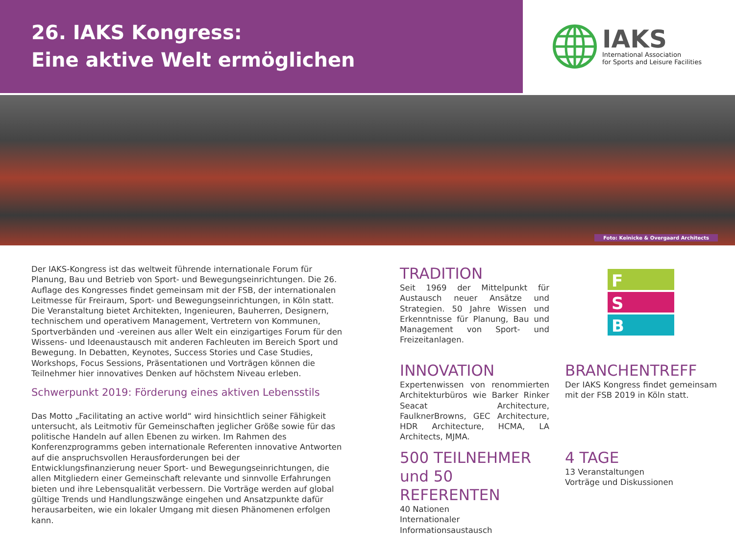26. IAKS Kongress:
Eine aktive Welt ermöglichen
IAKS
International Association
for Sports and Leisure Facilities
Foto: Keinicke & Overgaard Architects
Der IAKS-Kongress ist das weltweit führende internationale Forum für Planung, Bau und Betrieb von Sport- und Bewegungseinrichtungen. Die 26. Auflage des Kongresses findet gemeinsam mit der FSB, der internationalen Leitmesse für Freiraum, Sport- und Bewegungseinrichtungen, in Köln statt. Die Veranstaltung bietet Architekten, Ingenieuren, Bauherren, Designern, technischem und operativem Management, Vertretern von Kommunen, Sportverbänden und -vereinen aus aller Welt ein einzigartiges Forum für den Wissens- und Ideenaustausch mit anderen Fachleuten im Bereich Sport und Bewegung. In Debatten, Keynotes, Success Stories und Case Studies, Workshops, Focus Sessions, Präsentationen und Vorträgen können die Teilnehmer hier innovatives Denken auf höchstem Niveau erleben.
Schwerpunkt 2019: Förderung eines aktiven Lebensstils
Das Motto „Facilitating an active world“ wird hinsichtlich seiner Fähigkeit untersucht, als Leitmotiv für Gemeinschaften jeglicher Größe sowie für das politische Handeln auf allen Ebenen zu wirken. Im Rahmen des Konferenzprogramms geben internationale Referenten innovative Antworten auf die anspruchsvollen Herausforderungen bei der Entwicklungsfinanzierung neuer Sport- und Bewegungseinrichtungen, die allen Mitgliedern einer Gemeinschaft relevante und sinnvolle Erfahrungen bieten und ihre Lebensqualität verbessern. Die Vorträge werden auf global gültige Trends und Handlungszwänge eingehen und Ansatzpunkte dafür herausarbeiten, wie ein lokaler Umgang mit diesen Phänomenen erfolgen kann.
TRADITION
Seit 1969 der Mittelpunkt für Austausch neuer Ansätze und Strategien. 50 Jahre Wissen und Erkenntnisse für Planung, Bau und Management von Sport- und Freizeitanlagen.
F
S
B
INNOVATION
Expertenwissen von renommierten Architekturbüros wie Barker Rinker Seacat Architecture, FaulknerBrowns, GEC Architecture, HDR Architecture, HCMA, LA Architects, MJMA.
BRANCHENTREFF
Der IAKS Kongress findet gemeinsam mit der FSB 2019 in Köln statt.
500 TEILNEHMER und 50 REFERENTEN
40 Nationen
Internationaler Informationsaustausch
4 TAGE
13 Veranstaltungen
Vorträge und Diskussionen